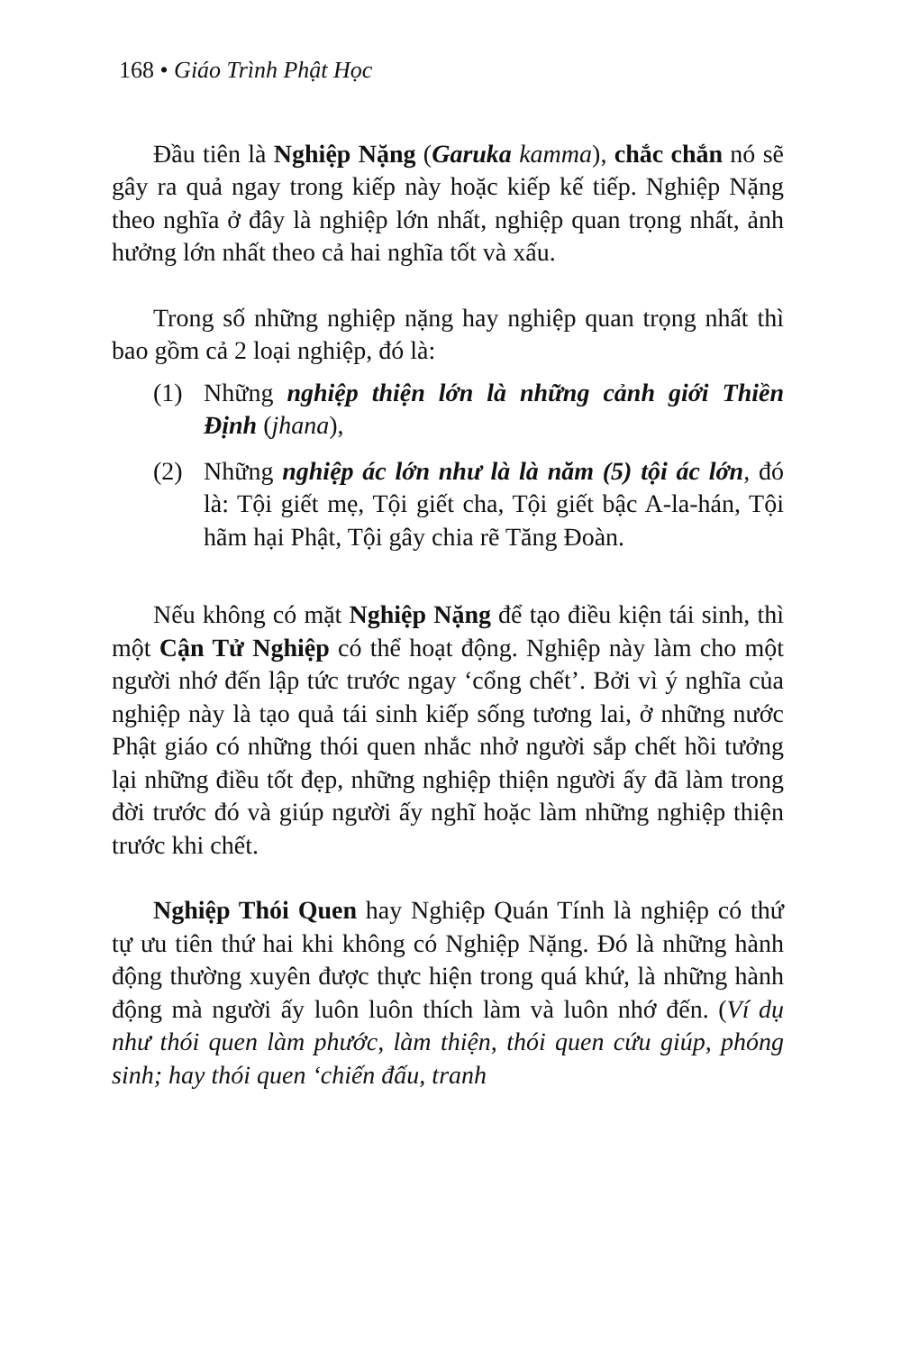168 • Giáo Trình Phật Học
Đầu tiên là Nghiệp Nặng (Garuka kamma), chắc chắn nó sẽ gây ra quả ngay trong kiếp này hoặc kiếp kế tiếp. Nghiệp Nặng theo nghĩa ở đây là nghiệp lớn nhất, nghiệp quan trọng nhất, ảnh hưởng lớn nhất theo cả hai nghĩa tốt và xấu.
Trong số những nghiệp nặng hay nghiệp quan trọng nhất thì bao gồm cả 2 loại nghiệp, đó là:
(1) Những nghiệp thiện lớn là những cảnh giới Thiền Định (jhana),
(2) Những nghiệp ác lớn như là là năm (5) tội ác lớn, đó là: Tội giết mẹ, Tội giết cha, Tội giết bậc A-la-hán, Tội hãm hại Phật, Tội gây chia rẽ Tăng Đoàn.
Nếu không có mặt Nghiệp Nặng để tạo điều kiện tái sinh, thì một Cận Tử Nghiệp có thể hoạt động. Nghiệp này làm cho một người nhớ đến lập tức trước ngay ‘cổng chết’. Bởi vì ý nghĩa của nghiệp này là tạo quả tái sinh kiếp sống tương lai, ở những nước Phật giáo có những thói quen nhắc nhở người sắp chết hồi tưởng lại những điều tốt đẹp, những nghiệp thiện người ấy đã làm trong đời trước đó và giúp người ấy nghĩ hoặc làm những nghiệp thiện trước khi chết.
Nghiệp Thói Quen hay Nghiệp Quán Tính là nghiệp có thứ tự ưu tiên thứ hai khi không có Nghiệp Nặng. Đó là những hành động thường xuyên được thực hiện trong quá khứ, là những hành động mà người ấy luôn luôn thích làm và luôn nhớ đến. (Ví dụ như thói quen làm phước, làm thiện, thói quen cứu giúp, phóng sinh; hay thói quen ‘chiến đấu, tranh